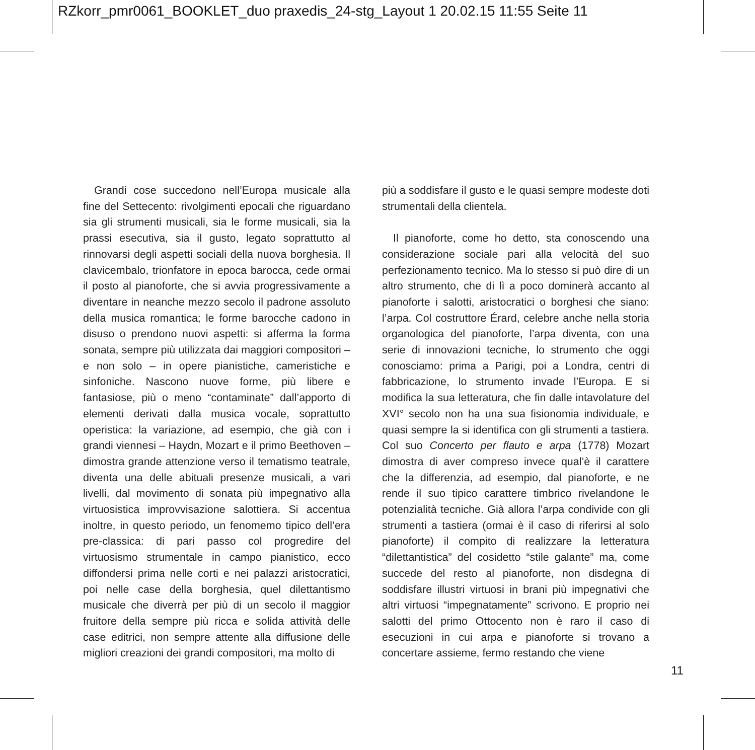RZkorr_pmr0061_BOOKLET_duo praxedis_24-stg_Layout 1 20.02.15 11:55 Seite 11
Grandi cose succedono nell’Europa musicale alla fine del Settecento: rivolgimenti epocali che riguardano sia gli strumenti musicali, sia le forme musicali, sia la prassi esecutiva, sia il gusto, legato soprattutto al rinnovarsi degli aspetti sociali della nuova borghesia. Il clavicembalo, trionfatore in epoca barocca, cede ormai il posto al pianoforte, che si avvia progressivamente a diventare in neanche mezzo secolo il padrone assoluto della musica romantica; le forme barocche cadono in disuso o prendono nuovi aspetti: si afferma la forma sonata, sempre più utilizzata dai maggiori compositori – e non solo – in opere pianistiche, cameristiche e sinfoniche. Nascono nuove forme, più libere e fantasiose, più o meno “contaminate” dall’apporto di elementi derivati dalla musica vocale, soprattutto operistica: la variazione, ad esempio, che già con i grandi viennesi – Haydn, Mozart e il primo Beethoven – dimostra grande attenzione verso il tematismo teatrale, diventa una delle abituali presenze musicali, a vari livelli, dal movimento di sonata più impegnativo alla virtuosistica improvvisazione salottiera. Si accentua inoltre, in questo periodo, un fenomemo tipico dell’era pre-classica: di pari passo col progredire del virtuosismo strumentale in campo pianistico, ecco diffondersi prima nelle corti e nei palazzi aristocratici, poi nelle case della borghesia, quel dilettantismo musicale che diverrà per più di un secolo il maggior fruitore della sempre più ricca e solida attività delle case editrici, non sempre attente alla diffusione delle migliori creazioni dei grandi compositori, ma molto di
più a soddisfare il gusto e le quasi sempre modeste doti strumentali della clientela.
Il pianoforte, come ho detto, sta conoscendo una considerazione sociale pari alla velocità del suo perfezionamento tecnico. Ma lo stesso si può dire di un altro strumento, che di lì a poco dominerà accanto al pianoforte i salotti, aristocratici o borghesi che siano: l’arpa. Col costruttore Érard, celebre anche nella storia organologica del pianoforte, l’arpa diventa, con una serie di innovazioni tecniche, lo strumento che oggi conosciamo: prima a Parigi, poi a Londra, centri di fabbricazione, lo strumento invade l’Europa. E si modifica la sua letteratura, che fin dalle intavolature del XVI° secolo non ha una sua fisionomia individuale, e quasi sempre la si identifica con gli strumenti a tastiera. Col suo Concerto per flauto e arpa (1778) Mozart dimostra di aver compreso invece qual’è il carattere che la differenzia, ad esempio, dal pianoforte, e ne rende il suo tipico carattere timbrico rivelandone le potenzialità tecniche. Già allora l’arpa condivide con gli strumenti a tastiera (ormai è il caso di riferirsi al solo pianoforte) il compito di realizzare la letteratura “dilettantistica” del cosidetto “stile galante” ma, come succede del resto al pianoforte, non disdegna di soddisfare illustri virtuosi in brani più impegnativi che altri virtuosi “impegnatamente” scrivono. E proprio nei salotti del primo Ottocento non è raro il caso di esecuzioni in cui arpa e pianoforte si trovano a concertare assieme, fermo restando che viene
11